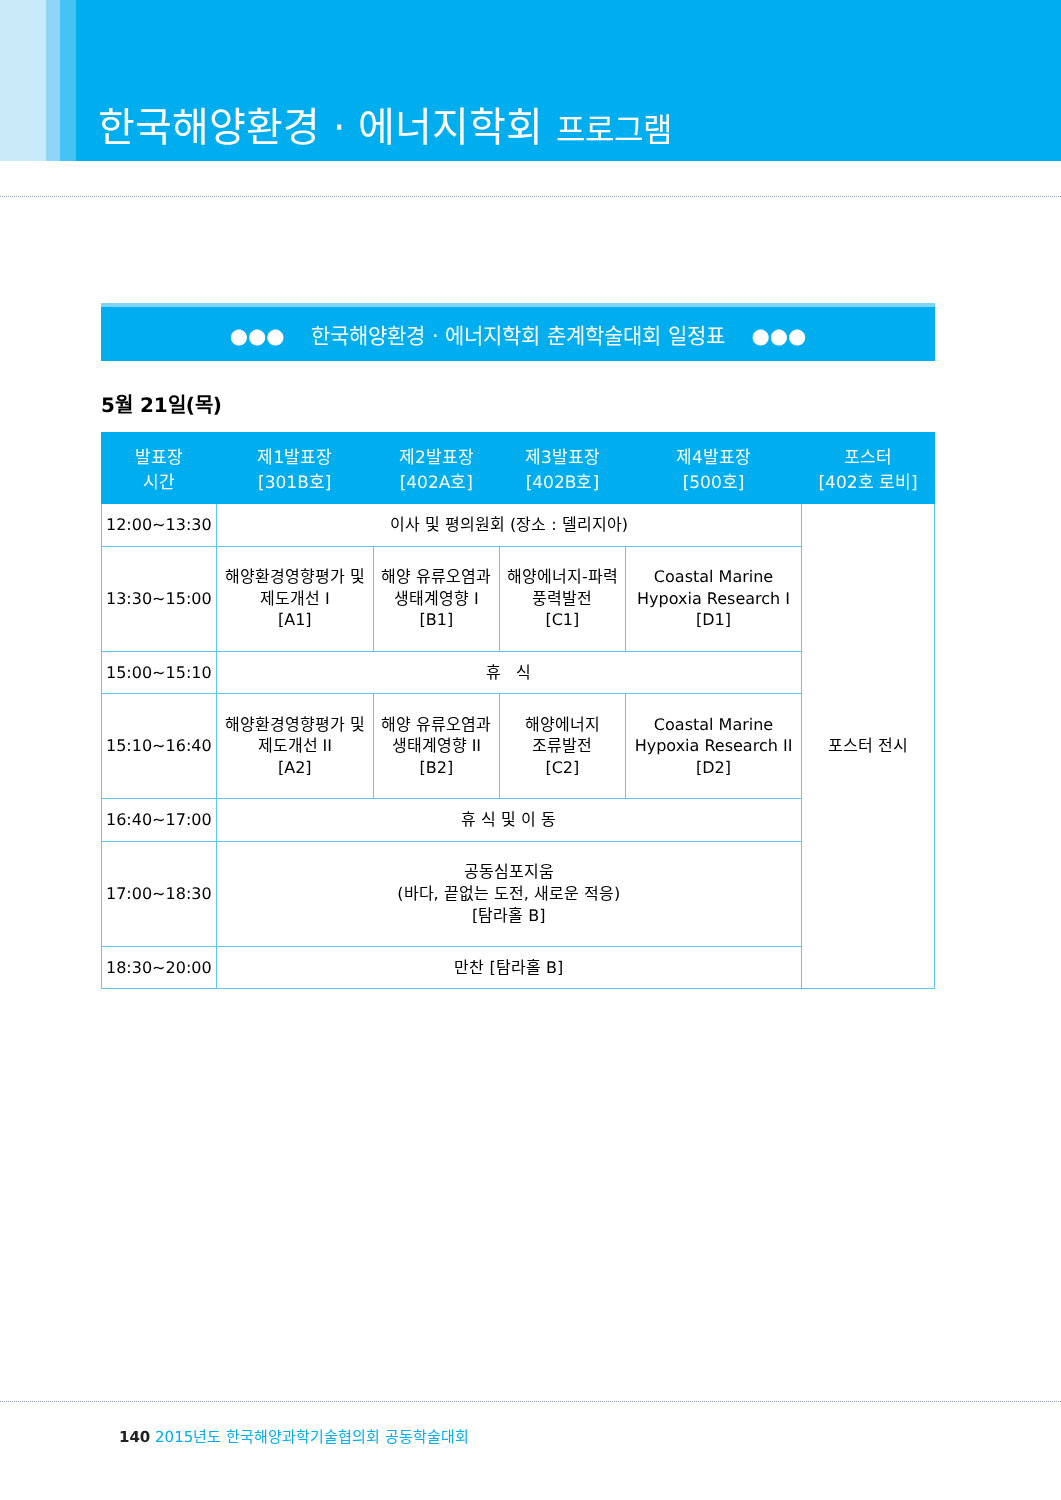한국해양환경 · 에너지학회 프로그램
●●● 한국해양환경 · 에너지학회 춘계학술대회 일정표 ●●●
5월 21일(목)
| 발표장 시간 | 제1발표장 [301B호] | 제2발표장 [402A호] | 제3발표장 [402B호] | 제4발표장 [500호] | 포스터 [402호 로비] |
| --- | --- | --- | --- | --- | --- |
| 12:00~13:30 | 이사 및 평의원회 (장소 : 델리지아) | | | | 포스터 전시 |
| 13:30~15:00 | 해양환경영향평가 및 제도개선 I [A1] | 해양 유류오염과 생태계영향 I [B1] | 해양에너지-파력 풍력발전 [C1] | Coastal Marine Hypoxia Research I [D1] | |
| 15:00~15:10 | 휴 식 | | | | |
| 15:10~16:40 | 해양환경영향평가 및 제도개선 II [A2] | 해양 유류오염과 생태계영향 II [B2] | 해양에너지 조류발전 [C2] | Coastal Marine Hypoxia Research II [D2] | |
| 16:40~17:00 | 휴 식 및 이 동 | | | | |
| 17:00~18:30 | 공동심포지움 (바다, 끝없는 도전, 새로운 적응) [탐라홀 B] | | | | |
| 18:30~20:00 | 만찬 [탐라홀 B] | | | | |
140 2015년도 한국해양과학기술협의회 공동학술대회